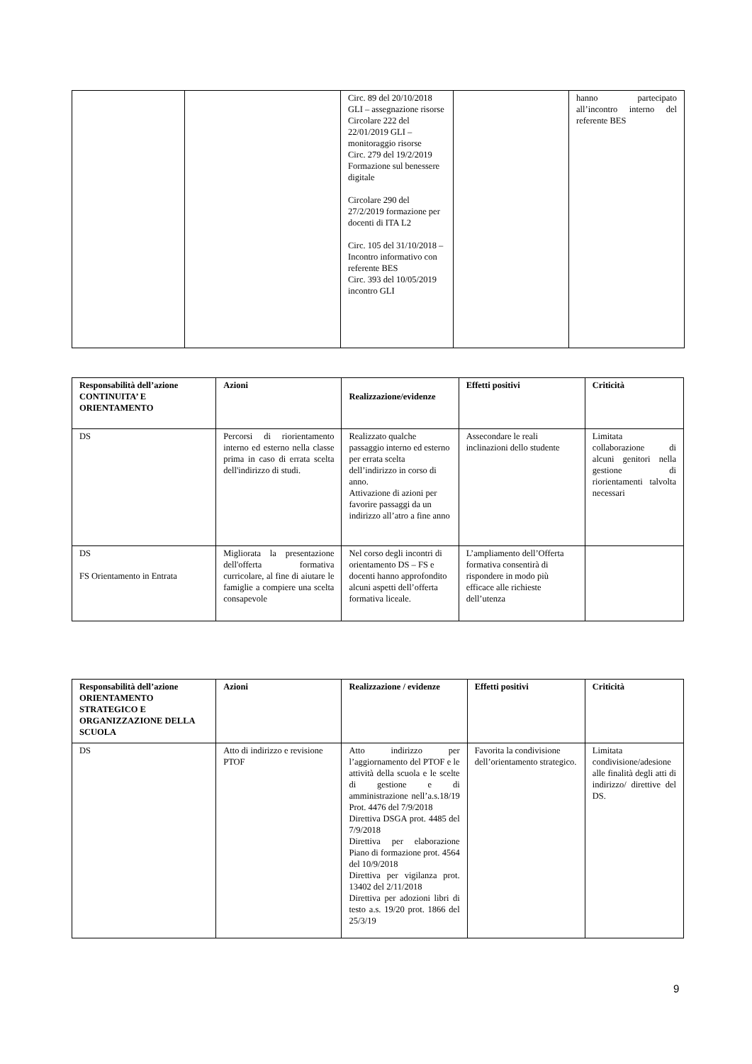| | | Circ. 89 del 20/10/2018 GLI – assegnazione risorse Circolare 222 del 22/01/2019 GLI – monitoraggio risorse Circ. 279 del 19/2/2019 Formazione sul benessere digitale Circolare 290 del 27/2/2019 formazione per docenti di ITA L2 Circ. 105 del 31/10/2018 – Incontro informativo con referente BES Circ. 393 del 10/05/2019 incontro GLI | | hanno partecipato all’incontro interno del referente BES |
| Responsabilità dell’azione CONTINUITA’ E ORIENTAMENTO | Azioni | Realizzazione/evidenze | Effetti positivi | Criticità |
| --- | --- | --- | --- | --- |
| DS | Percorsi di riorientamento interno ed esterno nella classe prima in caso di errata scelta dell'indirizzo di studi. | Realizzato qualche passaggio interno ed esterno per errata scelta dell’indirizzo in corso di anno. Attivazione di azioni per favorire passaggi da un indirizzo all’atro a fine anno | Assecondare le reali inclinazioni dello studente | Limitata collaborazione di alcuni genitori nella gestione di riorientamenti talvolta necessari |
| DS FS Orientamento in Entrata | Migliorata la presentazione dell'offerta formativa curricolare, al fine di aiutare le famiglie a compiere una scelta consapevole | Nel corso degli incontri di orientamento DS – FS e docenti hanno approfondito alcuni aspetti dell’offerta formativa liceale. | L’ampliamento dell’Offerta formativa consentirà di rispondere in modo più efficace alle richieste dell’utenza | |
| Responsabilità dell’azione ORIENTAMENTO STRATEGICO E ORGANIZZAZIONE DELLA SCUOLA | Azioni | Realizzazione / evidenze | Effetti positivi | Criticità |
| --- | --- | --- | --- | --- |
| DS | Atto di indirizzo e revisione PTOF | Atto indirizzo per l’aggiornamento del PTOF e le attività della scuola e le scelte di gestione e di amministrazione nell’a.s.18/19 Prot. 4476 del 7/9/2018 Direttiva DSGA prot. 4485 del 7/9/2018 Direttiva per elaborazione Piano di formazione prot. 4564 del 10/9/2018 Direttiva per vigilanza prot. 13402 del 2/11/2018 Direttiva per adozioni libri di testo a.s. 19/20 prot. 1866 del 25/3/19 | Favorita la condivisione dell’orientamento strategico. | Limitata condivisione/adesione alle finalità degli atti di indirizzo/ direttive del DS. |
9